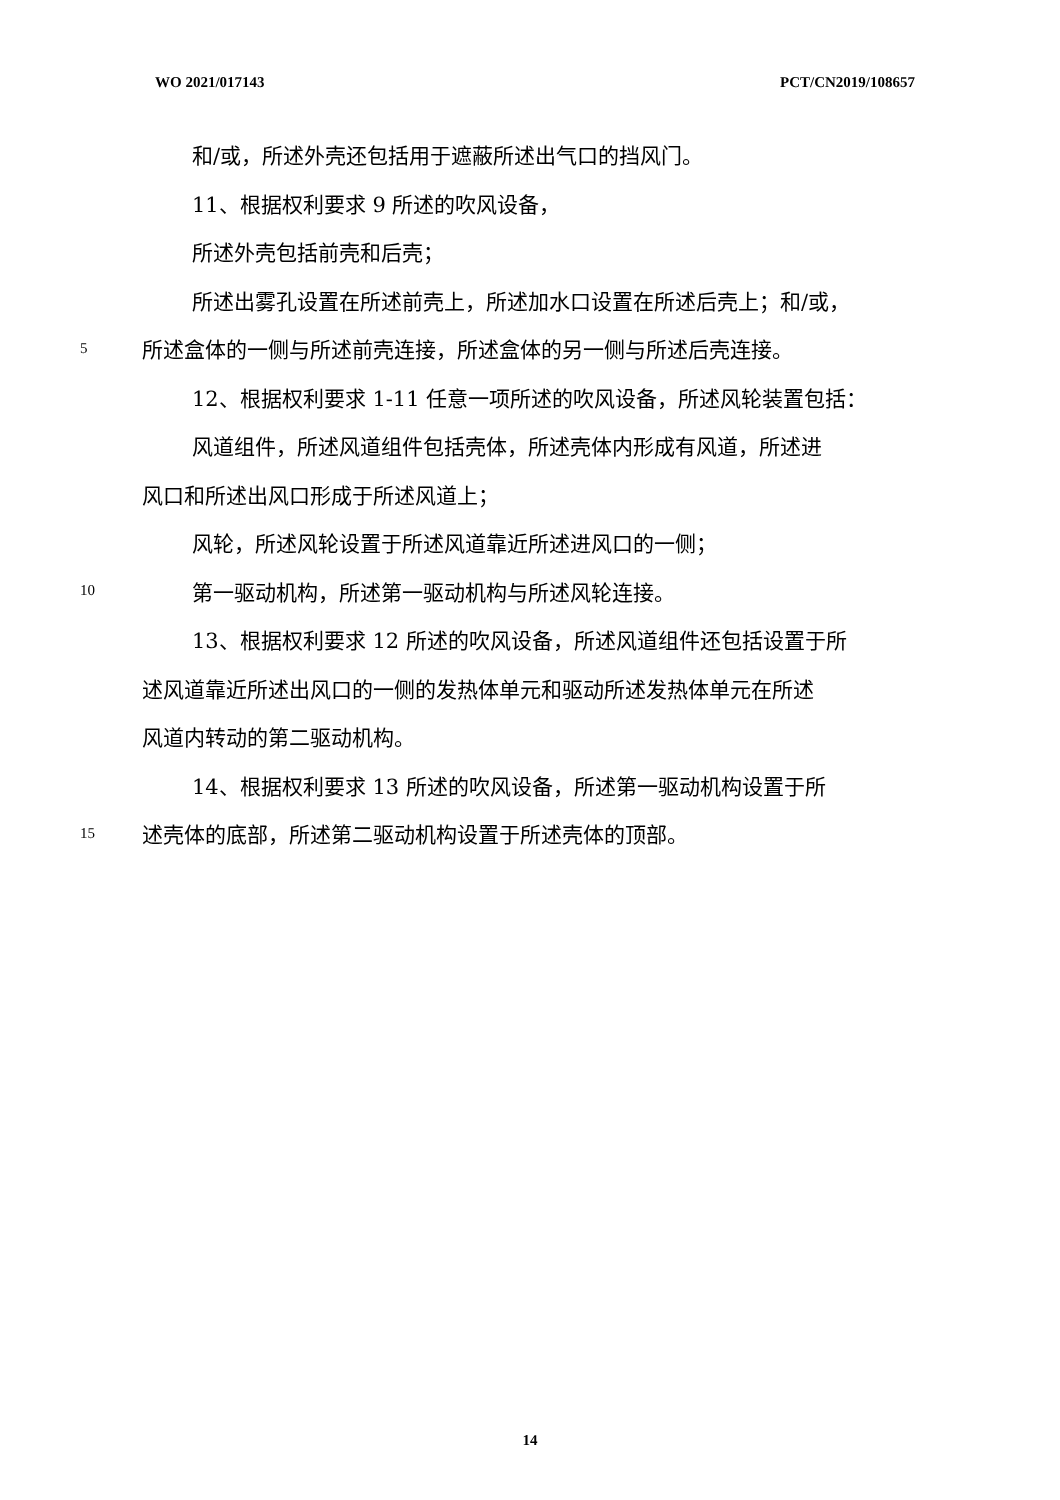WO 2021/017143 PCT/CN2019/108657
和/或，所述外壳还包括用于遮蔽所述出气口的挡风门。
11、根据权利要求 9 所述的吹风设备，
所述外壳包括前壳和后壳；
所述出雾孔设置在所述前壳上，所述加水口设置在所述后壳上；和/或，
5 所述盒体的一侧与所述前壳连接，所述盒体的另一侧与所述后壳连接。
12、根据权利要求 1-11 任意一项所述的吹风设备，所述风轮装置包括：
风道组件，所述风道组件包括壳体，所述壳体内形成有风道，所述进
风口和所述出风口形成于所述风道上；
风轮，所述风轮设置于所述风道靠近所述进风口的一侧；
10 第一驱动机构，所述第一驱动机构与所述风轮连接。
13、根据权利要求 12 所述的吹风设备，所述风道组件还包括设置于所
述风道靠近所述出风口的一侧的发热体单元和驱动所述发热体单元在所述
风道内转动的第二驱动机构。
14、根据权利要求 13 所述的吹风设备，所述第一驱动机构设置于所
15 述壳体的底部，所述第二驱动机构设置于所述壳体的顶部。
14